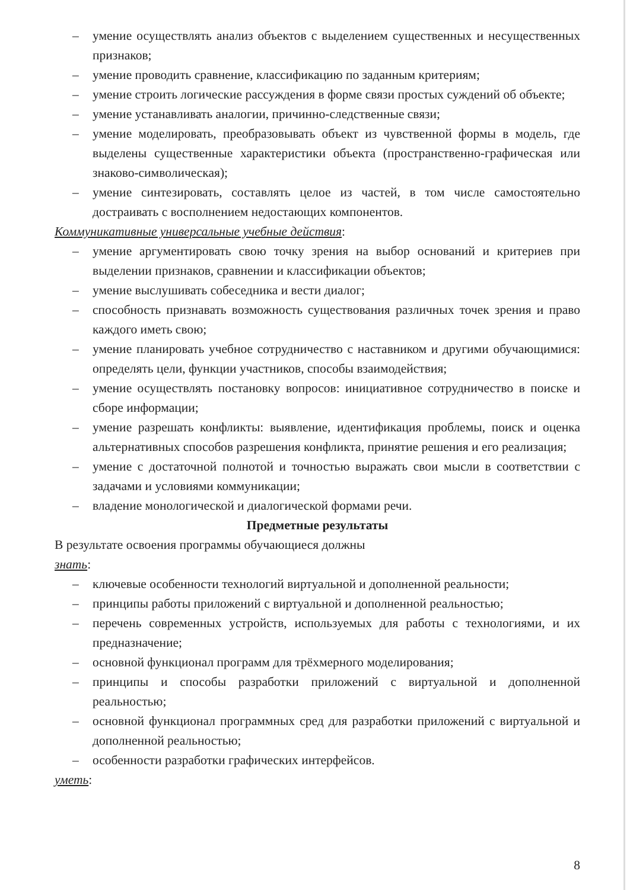– умение осуществлять анализ объектов с выделением существенных и несущественных признаков;
– умение проводить сравнение, классификацию по заданным критериям;
– умение строить логические рассуждения в форме связи простых суждений об объекте;
– умение устанавливать аналогии, причинно-следственные связи;
– умение моделировать, преобразовывать объект из чувственной формы в модель, где выделены существенные характеристики объекта (пространственно-графическая или знаково-символическая);
– умение синтезировать, составлять целое из частей, в том числе самостоятельно достраивать с восполнением недостающих компонентов.
Коммуникативные универсальные учебные действия:
– умение аргументировать свою точку зрения на выбор оснований и критериев при выделении признаков, сравнении и классификации объектов;
– умение выслушивать собеседника и вести диалог;
– способность признавать возможность существования различных точек зрения и право каждого иметь свою;
– умение планировать учебное сотрудничество с наставником и другими обучающимися: определять цели, функции участников, способы взаимодействия;
– умение осуществлять постановку вопросов: инициативное сотрудничество в поиске и сборе информации;
– умение разрешать конфликты: выявление, идентификация проблемы, поиск и оценка альтернативных способов разрешения конфликта, принятие решения и его реализация;
– умение с достаточной полнотой и точностью выражать свои мысли в соответствии с задачами и условиями коммуникации;
– владение монологической и диалогической формами речи.
Предметные результаты
В результате освоения программы обучающиеся должны
знать:
– ключевые особенности технологий виртуальной и дополненной реальности;
– принципы работы приложений с виртуальной и дополненной реальностью;
– перечень современных устройств, используемых для работы с технологиями, и их предназначение;
– основной функционал программ для трёхмерного моделирования;
– принципы и способы разработки приложений с виртуальной и дополненной реальностью;
– основной функционал программных сред для разработки приложений с виртуальной и дополненной реальностью;
– особенности разработки графических интерфейсов.
уметь:
8